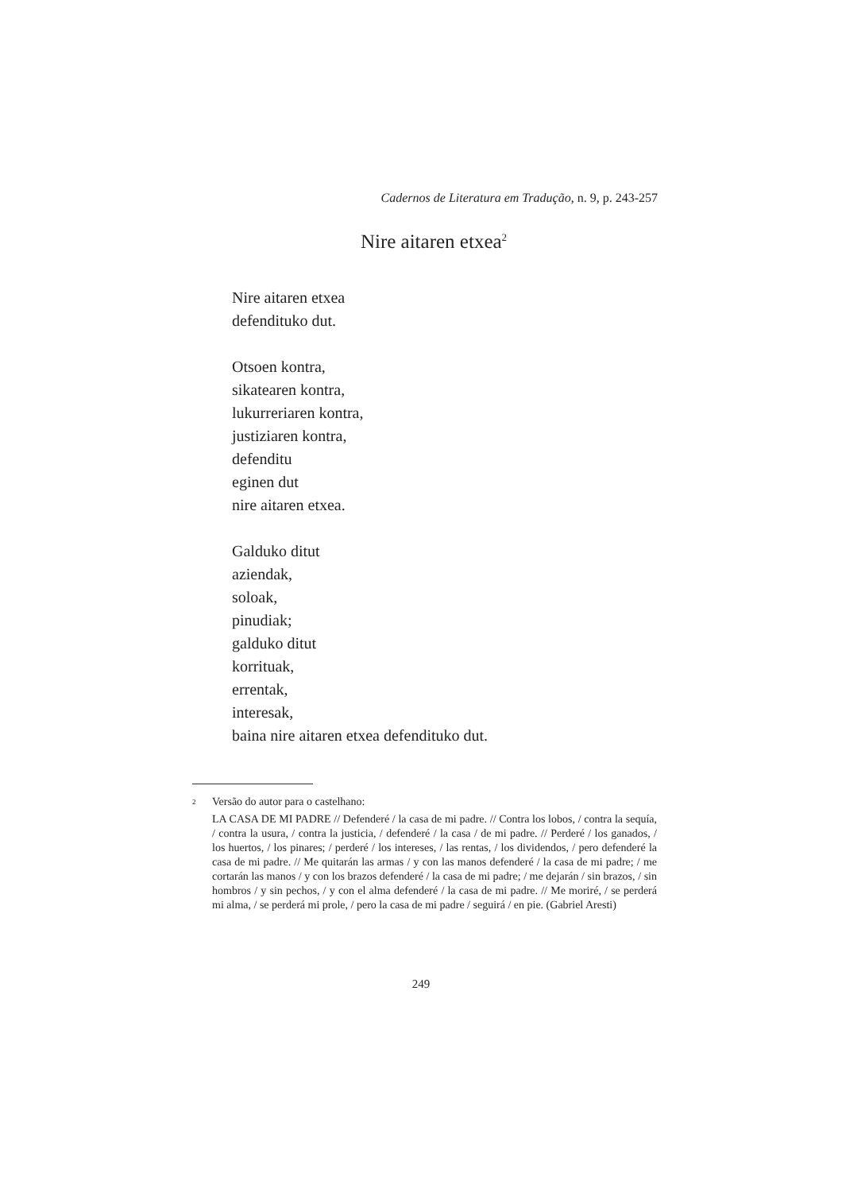Cadernos de Literatura em Tradução, n. 9, p. 243-257
Nire aitaren etxea<sup>2</sup>
Nire aitaren etxea
defendituko dut.
Otsoen kontra,
sikatearen kontra,
lukurreriaren kontra,
justiziaren kontra,
defenditu
eginen dut
nire aitaren etxea.
Galduko ditut
aziendak,
soloak,
pinudiak;
galduko ditut
korrituak,
errentak,
interesak,
baina nire aitaren etxea defendituko dut.
2 Versão do autor para o castelhano:
LA CASA DE MI PADRE // Defenderé / la casa de mi padre. // Contra los lobos, / contra la sequía, / contra la usura, / contra la justicia, / defenderé / la casa / de mi padre. // Perderé / los ganados, / los huertos, / los pinares; / perderé / los intereses, / las rentas, / los dividendos, / pero defenderé la casa de mi padre. // Me quitarán las armas / y con las manos defenderé / la casa de mi padre; / me cortarán las manos / y con los brazos defenderé / la casa de mi padre; / me dejarán / sin brazos, / sin hombros / y sin pechos, / y con el alma defenderé / la casa de mi padre. // Me moriré, / se perderá mi alma, / se perderá mi prole, / pero la casa de mi padre / seguirá / en pie. (Gabriel Aresti)
249